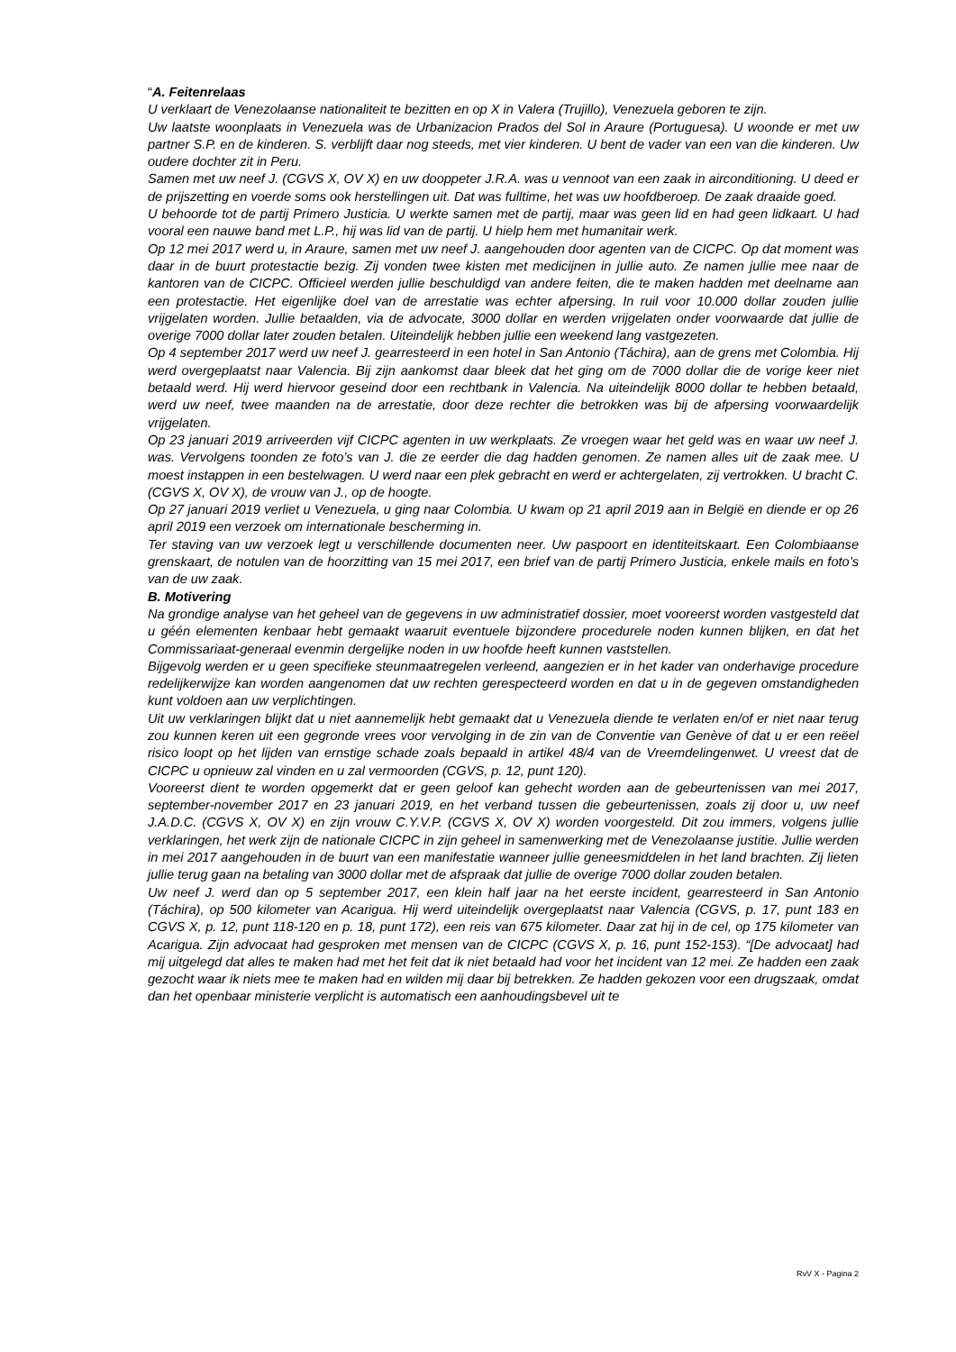“A. Feitenrelaas
U verklaart de Venezolaanse nationaliteit te bezitten en op X in Valera (Trujillo), Venezuela geboren te zijn.
Uw laatste woonplaats in Venezuela was de Urbanizacion Prados del Sol in Araure (Portuguesa). U woonde er met uw partner S.P. en de kinderen. S. verblijft daar nog steeds, met vier kinderen. U bent de vader van een van die kinderen. Uw oudere dochter zit in Peru.
Samen met uw neef J. (CGVS X, OV X) en uw dooppeter J.R.A. was u vennoot van een zaak in airconditioning. U deed er de prijszetting en voerde soms ook herstellingen uit. Dat was fulltime, het was uw hoofdberoep. De zaak draaide goed.
U behoorde tot de partij Primero Justicia. U werkte samen met de partij, maar was geen lid en had geen lidkaart. U had vooral een nauwe band met L.P., hij was lid van de partij. U hielp hem met humanitair werk.
Op 12 mei 2017 werd u, in Araure, samen met uw neef J. aangehouden door agenten van de CICPC. Op dat moment was daar in de buurt protestactie bezig. Zij vonden twee kisten met medicijnen in jullie auto. Ze namen jullie mee naar de kantoren van de CICPC. Officieel werden jullie beschuldigd van andere feiten, die te maken hadden met deelname aan een protestactie. Het eigenlijke doel van de arrestatie was echter afpersing. In ruil voor 10.000 dollar zouden jullie vrijgelaten worden. Jullie betaalden, via de advocate, 3000 dollar en werden vrijgelaten onder voorwaarde dat jullie de overige 7000 dollar later zouden betalen. Uiteindelijk hebben jullie een weekend lang vastgezeten.
Op 4 september 2017 werd uw neef J. gearresteerd in een hotel in San Antonio (Táchira), aan de grens met Colombia. Hij werd overgeplaatst naar Valencia. Bij zijn aankomst daar bleek dat het ging om de 7000 dollar die de vorige keer niet betaald werd. Hij werd hiervoor geseind door een rechtbank in Valencia. Na uiteindelijk 8000 dollar te hebben betaald, werd uw neef, twee maanden na de arrestatie, door deze rechter die betrokken was bij de afpersing voorwaardelijk vrijgelaten.
Op 23 januari 2019 arriveerden vijf CICPC agenten in uw werkplaats. Ze vroegen waar het geld was en waar uw neef J. was. Vervolgens toonden ze foto’s van J. die ze eerder die dag hadden genomen. Ze namen alles uit de zaak mee. U moest instappen in een bestelwagen. U werd naar een plek gebracht en werd er achtergelaten, zij vertrokken. U bracht C. (CGVS X, OV X), de vrouw van J., op de hoogte.
Op 27 januari 2019 verliet u Venezuela, u ging naar Colombia. U kwam op 21 april 2019 aan in België en diende er op 26 april 2019 een verzoek om internationale bescherming in.
Ter staving van uw verzoek legt u verschillende documenten neer. Uw paspoort en identiteitskaart. Een Colombiaanse grenskaart, de notulen van de hoorzitting van 15 mei 2017, een brief van de partij Primero Justicia, enkele mails en foto’s van de uw zaak.
B. Motivering
Na grondige analyse van het geheel van de gegevens in uw administratief dossier, moet vooreerst worden vastgesteld dat u géén elementen kenbaar hebt gemaakt waaruit eventuele bijzondere procedurele noden kunnen blijken, en dat het Commissariaat-generaal evenmin dergelijke noden in uw hoofde heeft kunnen vaststellen.
Bijgevolg werden er u geen specifieke steunmaatregelen verleend, aangezien er in het kader van onderhavige procedure redelijkerwijze kan worden aangenomen dat uw rechten gerespecteerd worden en dat u in de gegeven omstandigheden kunt voldoen aan uw verplichtingen.
Uit uw verklaringen blijkt dat u niet aannemelijk hebt gemaakt dat u Venezuela diende te verlaten en/of er niet naar terug zou kunnen keren uit een gegronde vrees voor vervolging in de zin van de Conventie van Genève of dat u er een reëel risico loopt op het lijden van ernstige schade zoals bepaald in artikel 48/4 van de Vreemdelingenwet. U vreest dat de CICPC u opnieuw zal vinden en u zal vermoorden (CGVS, p. 12, punt 120).
Vooreerst dient te worden opgemerkt dat er geen geloof kan gehecht worden aan de gebeurtenissen van mei 2017, september-november 2017 en 23 januari 2019, en het verband tussen die gebeurtenissen, zoals zij door u, uw neef J.A.D.C. (CGVS X, OV X) en zijn vrouw C.Y.V.P. (CGVS X, OV X) worden voorgesteld. Dit zou immers, volgens jullie verklaringen, het werk zijn de nationale CICPC in zijn geheel in samenwerking met de Venezolaanse justitie. Jullie werden in mei 2017 aangehouden in de buurt van een manifestatie wanneer jullie geneesmiddelen in het land brachten. Zij lieten jullie terug gaan na betaling van 3000 dollar met de afspraak dat jullie de overige 7000 dollar zouden betalen.
Uw neef J. werd dan op 5 september 2017, een klein half jaar na het eerste incident, gearresteerd in San Antonio (Táchira), op 500 kilometer van Acarigua. Hij werd uiteindelijk overgeplaatst naar Valencia (CGVS, p. 17, punt 183 en CGVS X, p. 12, punt 118-120 en p. 18, punt 172), een reis van 675 kilometer. Daar zat hij in de cel, op 175 kilometer van Acarigua. Zijn advocaat had gesproken met mensen van de CICPC (CGVS X, p. 16, punt 152-153). “[De advocaat] had mij uitgelegd dat alles te maken had met het feit dat ik niet betaald had voor het incident van 12 mei. Ze hadden een zaak gezocht waar ik niets mee te maken had en wilden mij daar bij betrekken. Ze hadden gekozen voor een drugszaak, omdat dan het openbaar ministerie verplicht is automatisch een aanhoudingsbevel uit te
RvV X - Pagina 2